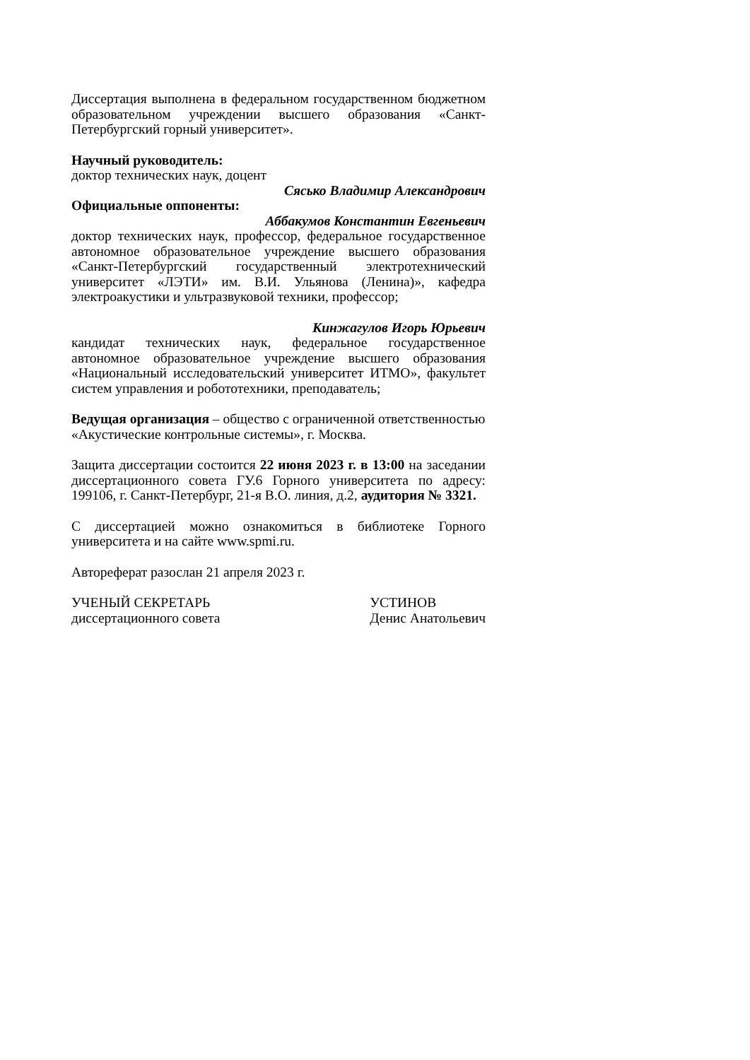Диссертация выполнена в федеральном государственном бюджетном образовательном учреждении высшего образования «Санкт-Петербургский горный университет».
Научный руководитель:
доктор технических наук, доцент
Сясько Владимир Александрович
Официальные оппоненты:
Аббакумов Константин Евгеньевич
доктор технических наук, профессор, федеральное государственное автономное образовательное учреждение высшего образования «Санкт-Петербургский государственный электротехнический университет «ЛЭТИ» им. В.И. Ульянова (Ленина)», кафедра электроакустики и ультразвуковой техники, профессор;
Кинжагулов Игорь Юрьевич
кандидат технических наук, федеральное государственное автономное образовательное учреждение высшего образования «Национальный исследовательский университет ИТМО», факультет систем управления и робототехники, преподаватель;
Ведущая организация – общество с ограниченной ответственностью «Акустические контрольные системы», г. Москва.
Защита диссертации состоится 22 июня 2023 г. в 13:00 на заседании диссертационного совета ГУ.6 Горного университета по адресу: 199106, г. Санкт-Петербург, 21-я В.О. линия, д.2, аудитория № 3321.
С диссертацией можно ознакомиться в библиотеке Горного университета и на сайте www.spmi.ru.
Автореферат разослан 21 апреля 2023 г.
УЧЕНЫЙ СЕКРЕТАРЬ
диссертационного совета
УСТИНОВ
Денис Анатольевич